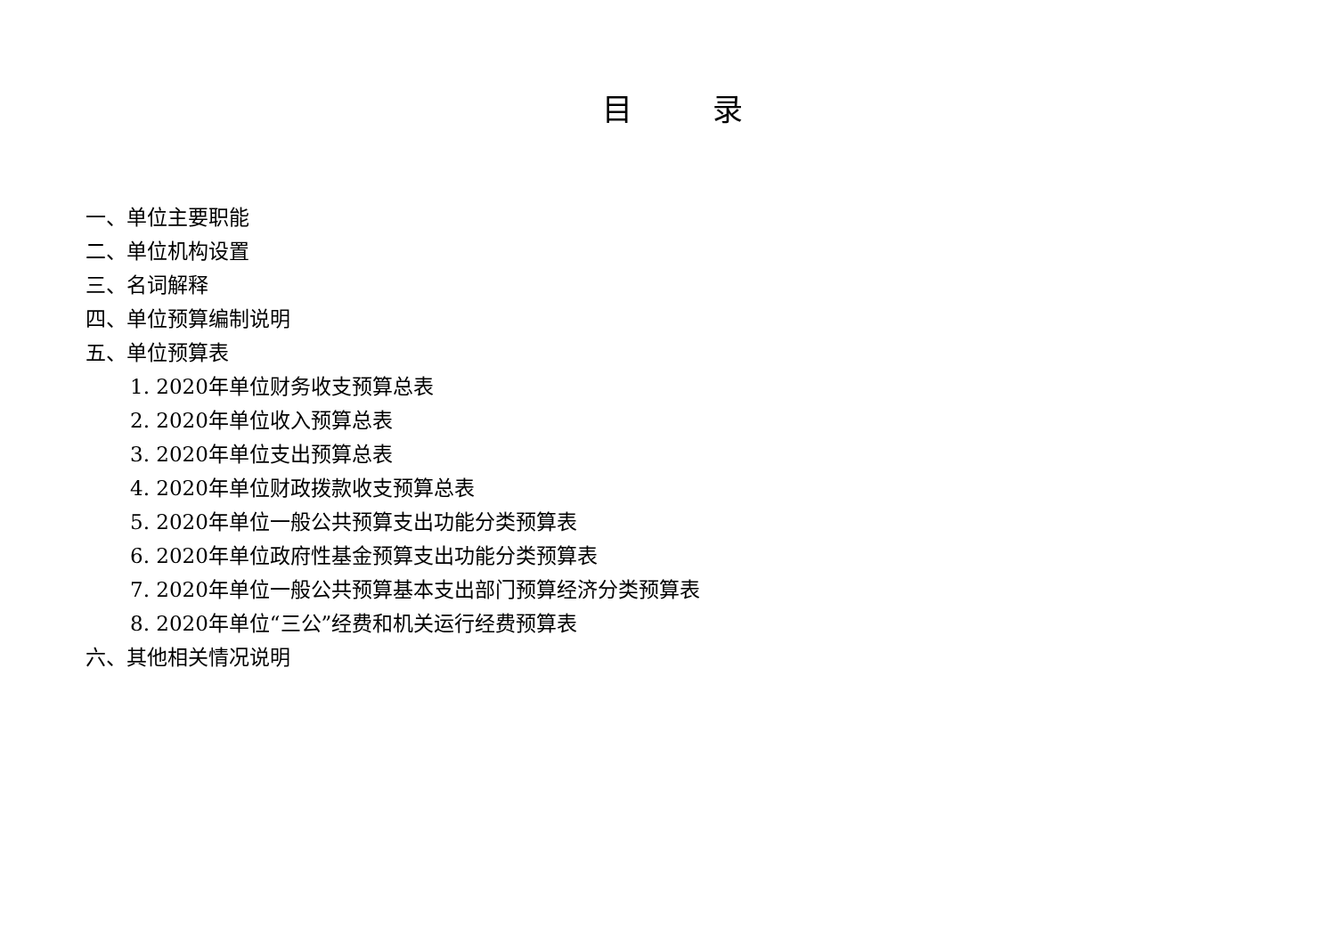目 录
一、单位主要职能
二、单位机构设置
三、名词解释
四、单位预算编制说明
五、单位预算表
1. 2020年单位财务收支预算总表
2. 2020年单位收入预算总表
3. 2020年单位支出预算总表
4. 2020年单位财政拨款收支预算总表
5. 2020年单位一般公共预算支出功能分类预算表
6. 2020年单位政府性基金预算支出功能分类预算表
7. 2020年单位一般公共预算基本支出部门预算经济分类预算表
8. 2020年单位“三公”经费和机关运行经费预算表
六、其他相关情况说明